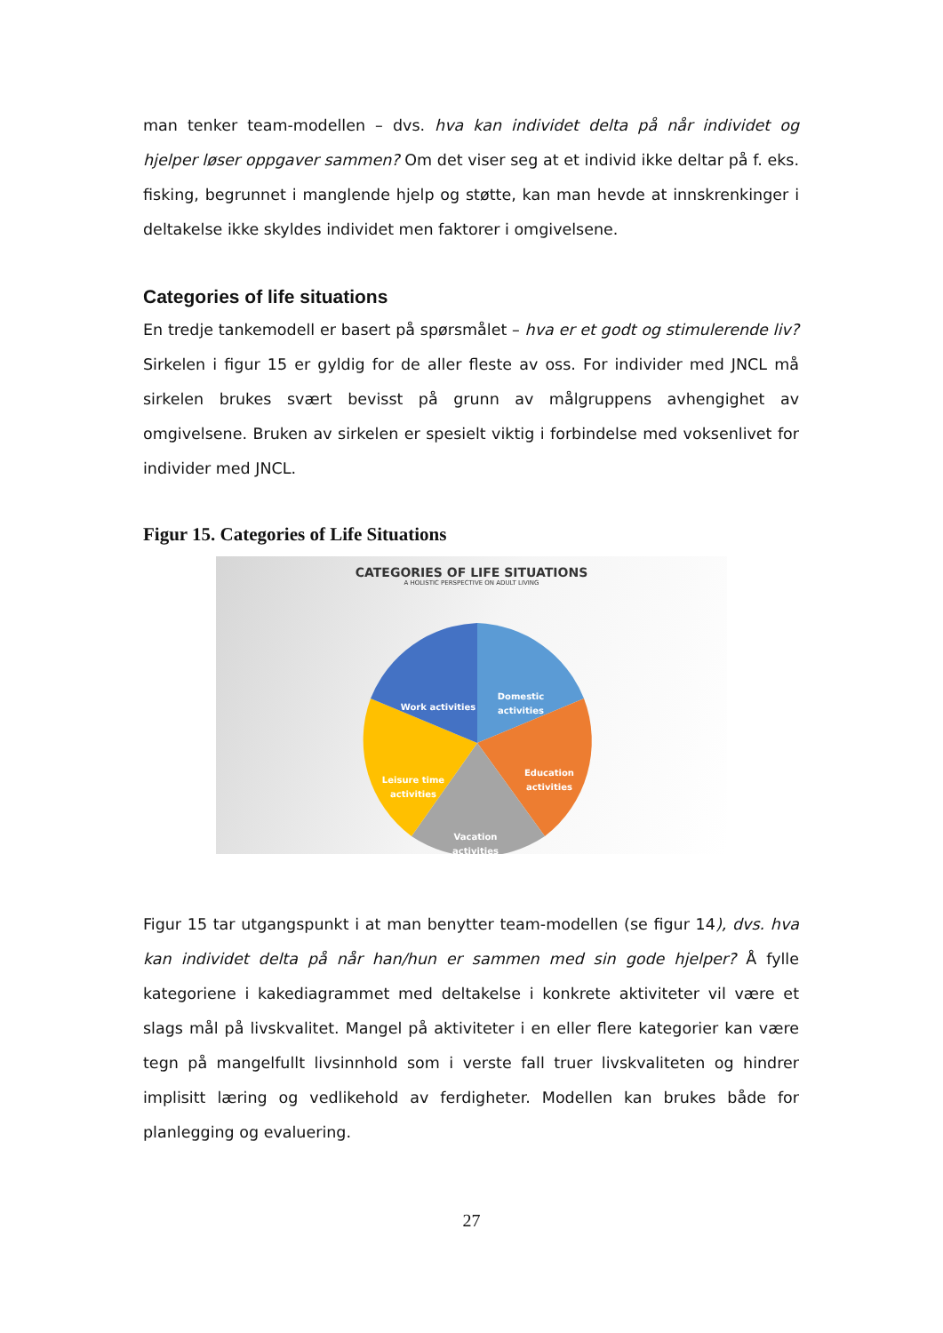man tenker team-modellen – dvs. hva kan individet delta på når individet og hjelper løser oppgaver sammen? Om det viser seg at et individ ikke deltar på f. eks. fisking, begrunnet i manglende hjelp og støtte, kan man hevde at innskrenkinger i deltakelse ikke skyldes individet men faktorer i omgivelsene.
Categories of life situations
En tredje tankemodell er basert på spørsmålet – hva er et godt og stimulerende liv? Sirkelen i figur 15 er gyldig for de aller fleste av oss. For individer med JNCL må sirkelen brukes svært bevisst på grunn av målgruppens avhengighet av omgivelsene. Bruken av sirkelen er spesielt viktig i forbindelse med voksenlivet for individer med JNCL.
Figur 15. Categories of Life Situations
CATEGORIES OF LIFE SITUATIONS
A HOLISTIC PERSPECTIVE ON ADULT LIVING
Domestic
activities
Work activities
Education
activities
Leisure time
activities
Vacation
activities
Figur 15 tar utgangspunkt i at man benytter team-modellen (se figur 14), dvs. hva kan individet delta på når han/hun er sammen med sin gode hjelper? Å fylle kategoriene i kakediagrammet med deltakelse i konkrete aktiviteter vil være et slags mål på livskvalitet. Mangel på aktiviteter i en eller flere kategorier kan være tegn på mangelfullt livsinnhold som i verste fall truer livskvaliteten og hindrer implisitt læring og vedlikehold av ferdigheter. Modellen kan brukes både for planlegging og evaluering.
27